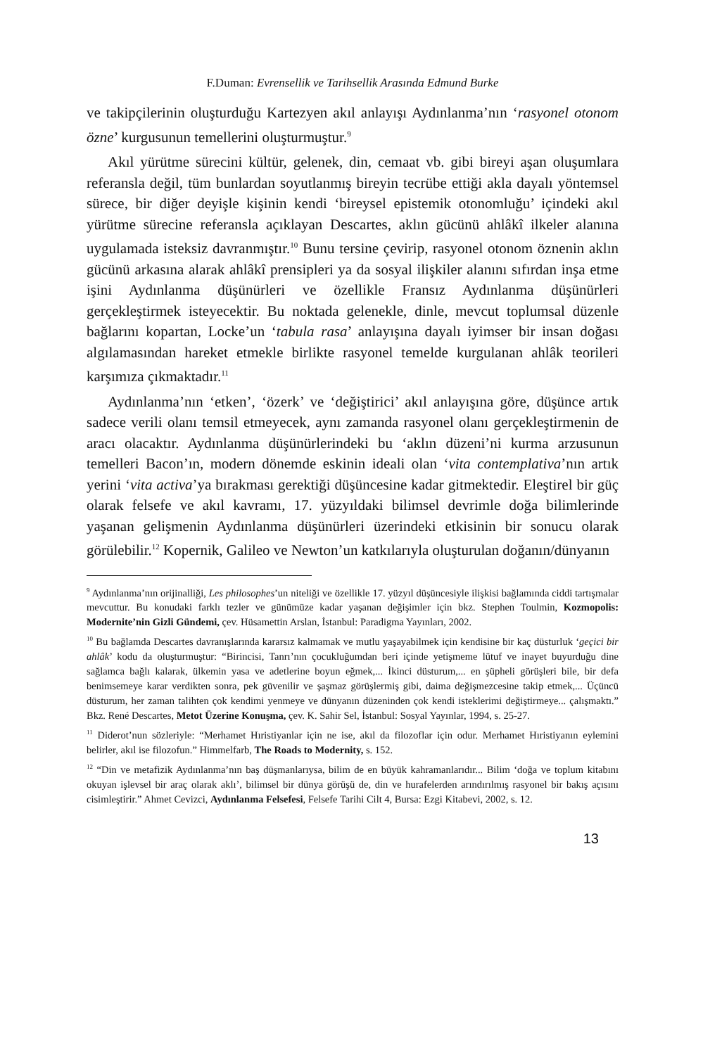F.Duman: Evrensellik ve Tarihsellik Arasında Edmund Burke
ve takipçilerinin oluşturduğu Kartezyen akıl anlayışı Aydınlanma’nın ‘rasyonel otonom özne’ kurgusunun temellerini oluşturmuştur.<sup>9</sup>
Akıl yürütme sürecini kültür, gelenek, din, cemaat vb. gibi bireyi aşan oluşumlara referansla değil, tüm bunlardan soyutlanmış bireyin tecrübe ettiği akla dayalı yöntemsel sürece, bir diğer deyişle kişinin kendi ‘bireysel epistemik otonomluğu’ içindeki akıl yürütme sürecine referansla açıklayan Descartes, aklın gücünü ahlâkî ilkeler alanına uygulamada isteksiz davranmıştır.<sup>10</sup> Bunu tersine çevirip, rasyonel otonom öznenin aklın gücünü arkasına alarak ahlâkî prensipleri ya da sosyal ilişkiler alanını sıfırdan inşa etme işini Aydınlanma düşünürleri ve özellikle Fransız Aydınlanma düşünürleri gerçekleştirmek isteyecektir. Bu noktada gelenekle, dinle, mevcut toplumsal düzenle bağlarını kopartan, Locke’un ‘tabula rasa’ anlayışına dayalı iyimser bir insan doğası algılamasından hareket etmekle birlikte rasyonel temelde kurgulanan ahlâk teorileri karşımıza çıkmaktadır.<sup>11</sup>
Aydınlanma’nın ‘etken’, ‘özerk’ ve ‘değiştirici’ akıl anlayışına göre, düşünce artık sadece verili olanı temsil etmeyecek, aynı zamanda rasyonel olanı gerçekleştirmenin de aracı olacaktır. Aydınlanma düşünürlerindeki bu ‘aklın düzeni’ni kurma arzusunun temelleri Bacon’ın, modern dönemde eskinin ideali olan ‘vita contemplativa’nın artık yerini ‘vita activa’ya bırakması gerektiği düşüncesine kadar gitmektedir. Eleştirel bir güç olarak felsefe ve akıl kavramı, 17. yüzyıldaki bilimsel devrimle doğa bilimlerinde yaşanan gelişmenin Aydınlanma düşünürleri üzerindeki etkisinin bir sonucu olarak görülebilir.<sup>12</sup> Kopernik, Galileo ve Newton’un katkılarıyla oluşturulan doğanın/dünyanın
<sup>9</sup> Aydınlanma’nın orijinalliği, Les philosophes’un niteliği ve özellikle 17. yüzyıl düşüncesiyle ilişkisi bağlamında ciddi tartışmalar mevcuttur. Bu konudaki farklı tezler ve günümüze kadar yaşanan değişimler için bkz. Stephen Toulmin, Kozmopolis: Modernite’nin Gizli Gündemi, çev. Hüsamettin Arslan, İstanbul: Paradigma Yayınları, 2002.
<sup>10</sup> Bu bağlamda Descartes davranışlarında kararsız kalmamak ve mutlu yaşayabilmek için kendisine bir kaç düsturluk ‘geçici bir ahlâk’ kodu da oluşturmuştur: “Birincisi, Tanrı’nın çocukluğumdan beri içinde yetişmeme lütuf ve inayet buyurduğu dine sağlamca bağlı kalarak, ülkemin yasa ve adetlerine boyun eğmek,... İkinci düsturum,... en şüpheli görüşleri bile, bir defa benimsemeye karar verdikten sonra, pek güvenilir ve şaşmaz görüşlermiş gibi, daima değişmezcesine takip etmek,... Üçüncü düsturum, her zaman talihten çok kendimi yenmeye ve dünyanın düzeninden çok kendi isteklerimi değiştirmeye... çalışmaktı.” Bkz. René Descartes, Metot Üzerine Konuşma, çev. K. Sahir Sel, İstanbul: Sosyal Yayınlar, 1994, s. 25-27.
<sup>11</sup> Diderot’nun sözleriyle: “Merhamet Hıristiyanlar için ne ise, akıl da filozoflar için odur. Merhamet Hıristiyanın eylemini belirler, akıl ise filozofun.” Himmelfarb, The Roads to Modernity, s. 152.
<sup>12</sup> “Din ve metafizik Aydınlanma’nın baş düşmanlarıysa, bilim de en büyük kahramanlarıdır... Bilim ‘doğa ve toplum kitabını okuyan işlevsel bir araç olarak aklı’, bilimsel bir dünya görüşü de, din ve hurafelerden arındırılmış rasyonel bir bakış açısını cisimleştirir.” Ahmet Cevizci, Aydınlanma Felsefesi, Felsefe Tarihi Cilt 4, Bursa: Ezgi Kitabevi, 2002, s. 12.
13